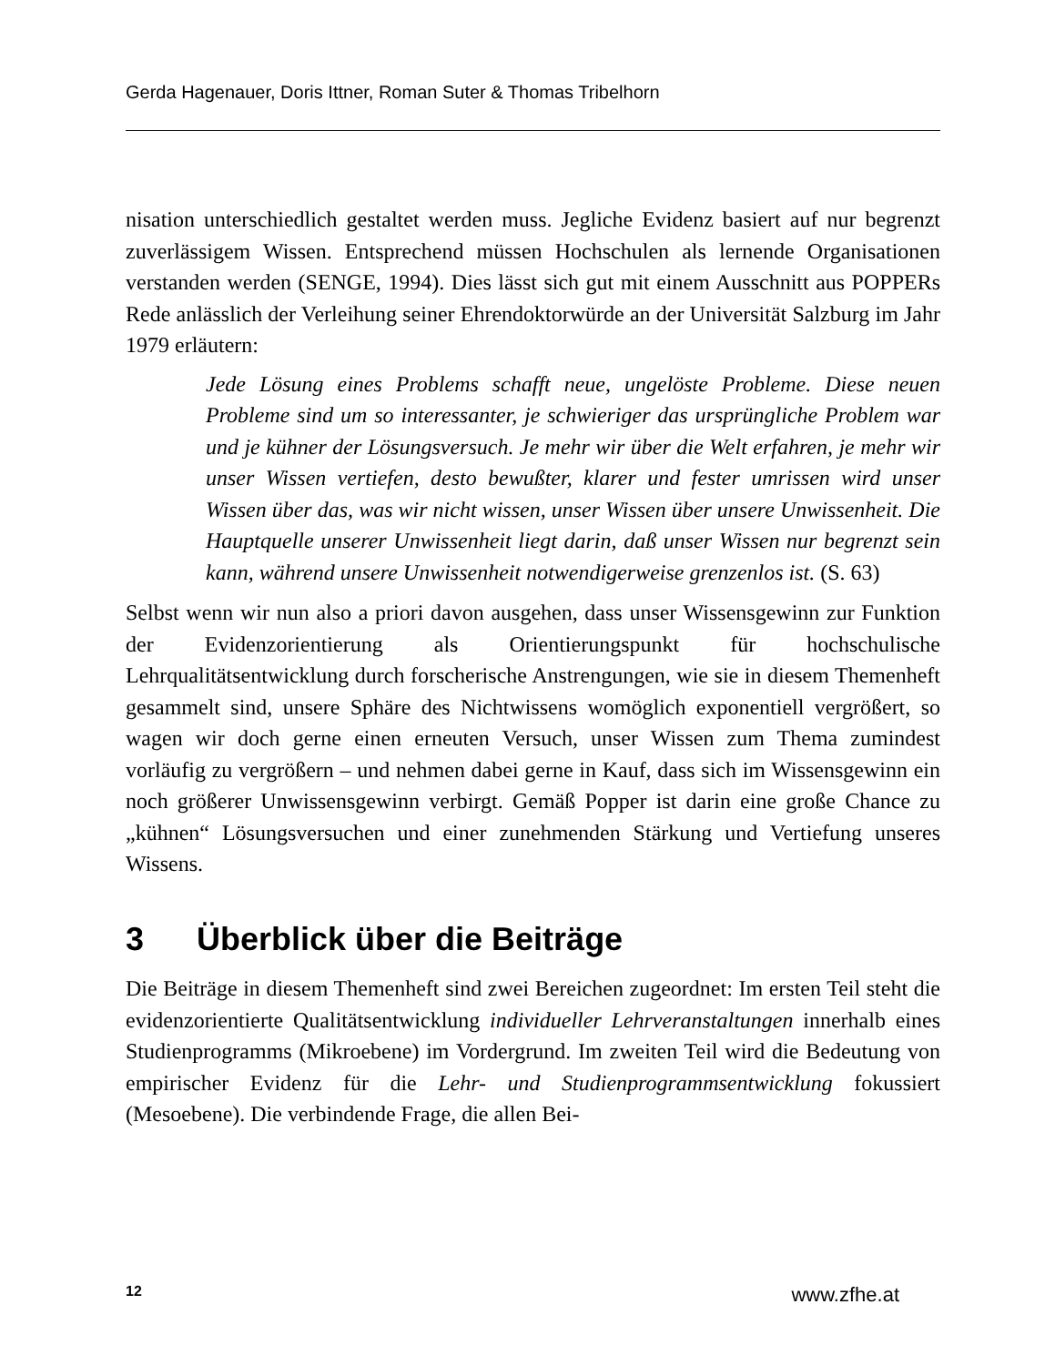Gerda Hagenauer, Doris Ittner, Roman Suter & Thomas Tribelhorn
nisation unterschiedlich gestaltet werden muss. Jegliche Evidenz basiert auf nur begrenzt zuverlässigem Wissen. Entsprechend müssen Hochschulen als lernende Organisationen verstanden werden (SENGE, 1994). Dies lässt sich gut mit einem Ausschnitt aus POPPERs Rede anlässlich der Verleihung seiner Ehrendoktorwürde an der Universität Salzburg im Jahr 1979 erläutern:
Jede Lösung eines Problems schafft neue, ungelöste Probleme. Diese neuen Probleme sind um so interessanter, je schwieriger das ursprüngliche Problem war und je kühner der Lösungsversuch. Je mehr wir über die Welt erfahren, je mehr wir unser Wissen vertiefen, desto bewußter, klarer und fester umrissen wird unser Wissen über das, was wir nicht wissen, unser Wissen über unsere Unwissenheit. Die Hauptquelle unserer Unwissenheit liegt darin, daß unser Wissen nur begrenzt sein kann, während unsere Unwissenheit notwendigerweise grenzenlos ist. (S. 63)
Selbst wenn wir nun also a priori davon ausgehen, dass unser Wissensgewinn zur Funktion der Evidenzorientierung als Orientierungspunkt für hochschulische Lehrqualitätsentwicklung durch forscherische Anstrengungen, wie sie in diesem Themenheft gesammelt sind, unsere Sphäre des Nichtwissens womöglich exponentiell vergrößert, so wagen wir doch gerne einen erneuten Versuch, unser Wissen zum Thema zumindest vorläufig zu vergrößern – und nehmen dabei gerne in Kauf, dass sich im Wissensgewinn ein noch größerer Unwissensgewinn verbirgt. Gemäß Popper ist darin eine große Chance zu „kühnen“ Lösungsversuchen und einer zunehmenden Stärkung und Vertiefung unseres Wissens.
3 Überblick über die Beiträge
Die Beiträge in diesem Themenheft sind zwei Bereichen zugeordnet: Im ersten Teil steht die evidenzorientierte Qualitätsentwicklung individueller Lehrveranstaltungen innerhalb eines Studienprogramms (Mikroebene) im Vordergrund. Im zweiten Teil wird die Bedeutung von empirischer Evidenz für die Lehr- und Studienprogrammsentwicklung fokussiert (Mesoebene). Die verbindende Frage, die allen Bei-
12 www.zfhe.at